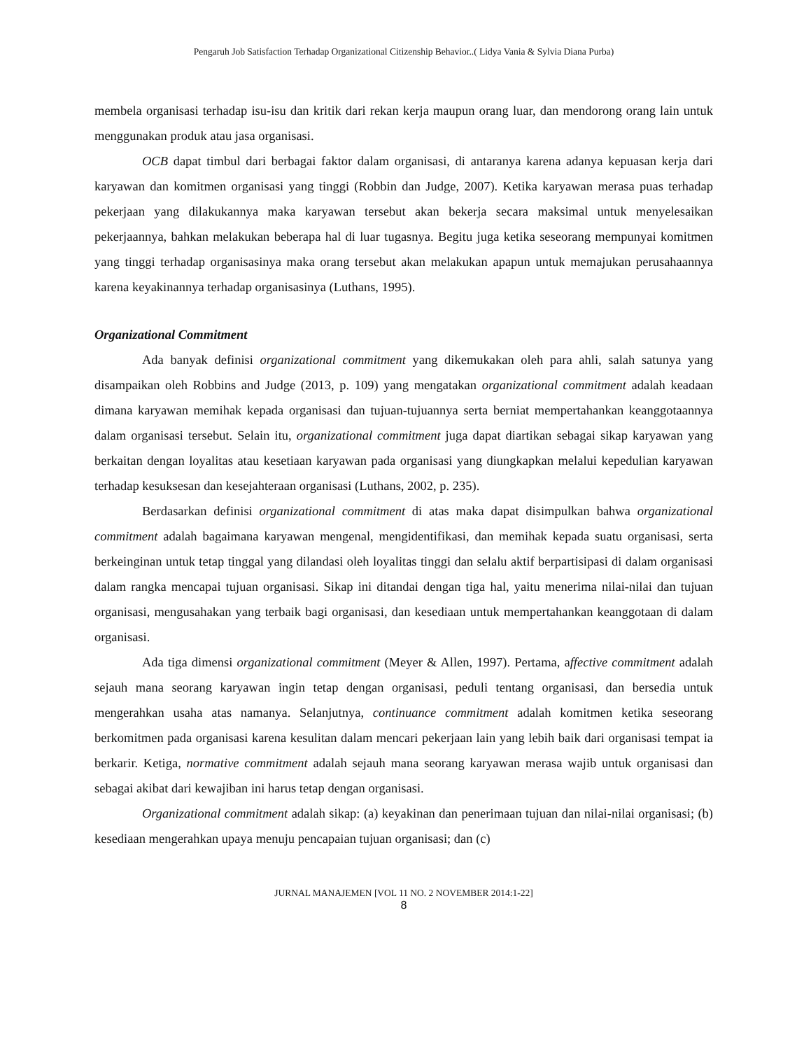Pengaruh Job Satisfaction Terhadap Organizational Citizenship Behavior..( Lidya Vania & Sylvia Diana Purba)
membela organisasi terhadap isu-isu dan kritik dari rekan kerja maupun orang luar, dan mendorong orang lain untuk menggunakan produk atau jasa organisasi.
OCB dapat timbul dari berbagai faktor dalam organisasi, di antaranya karena adanya kepuasan kerja dari karyawan dan komitmen organisasi yang tinggi (Robbin dan Judge, 2007). Ketika karyawan merasa puas terhadap pekerjaan yang dilakukannya maka karyawan tersebut akan bekerja secara maksimal untuk menyelesaikan pekerjaannya, bahkan melakukan beberapa hal di luar tugasnya. Begitu juga ketika seseorang mempunyai komitmen yang tinggi terhadap organisasinya maka orang tersebut akan melakukan apapun untuk memajukan perusahaannya karena keyakinannya terhadap organisasinya (Luthans, 1995).
Organizational Commitment
Ada banyak definisi organizational commitment yang dikemukakan oleh para ahli, salah satunya yang disampaikan oleh Robbins and Judge (2013, p. 109) yang mengatakan organizational commitment adalah keadaan dimana karyawan memihak kepada organisasi dan tujuan-tujuannya serta berniat mempertahankan keanggotaannya dalam organisasi tersebut. Selain itu, organizational commitment juga dapat diartikan sebagai sikap karyawan yang berkaitan dengan loyalitas atau kesetiaan karyawan pada organisasi yang diungkapkan melalui kepedulian karyawan terhadap kesuksesan dan kesejahteraan organisasi (Luthans, 2002, p. 235).
Berdasarkan definisi organizational commitment di atas maka dapat disimpulkan bahwa organizational commitment adalah bagaimana karyawan mengenal, mengidentifikasi, dan memihak kepada suatu organisasi, serta berkeinginan untuk tetap tinggal yang dilandasi oleh loyalitas tinggi dan selalu aktif berpartisipasi di dalam organisasi dalam rangka mencapai tujuan organisasi. Sikap ini ditandai dengan tiga hal, yaitu menerima nilai-nilai dan tujuan organisasi, mengusahakan yang terbaik bagi organisasi, dan kesediaan untuk mempertahankan keanggotaan di dalam organisasi.
Ada tiga dimensi organizational commitment (Meyer & Allen, 1997). Pertama, affective commitment adalah sejauh mana seorang karyawan ingin tetap dengan organisasi, peduli tentang organisasi, dan bersedia untuk mengerahkan usaha atas namanya. Selanjutnya, continuance commitment adalah komitmen ketika seseorang berkomitmen pada organisasi karena kesulitan dalam mencari pekerjaan lain yang lebih baik dari organisasi tempat ia berkarir. Ketiga, normative commitment adalah sejauh mana seorang karyawan merasa wajib untuk organisasi dan sebagai akibat dari kewajiban ini harus tetap dengan organisasi.
Organizational commitment adalah sikap: (a) keyakinan dan penerimaan tujuan dan nilai-nilai organisasi; (b) kesediaan mengerahkan upaya menuju pencapaian tujuan organisasi; dan (c)
JURNAL MANAJEMEN [VOL 11 NO. 2 NOVEMBER 2014:1-22]
8